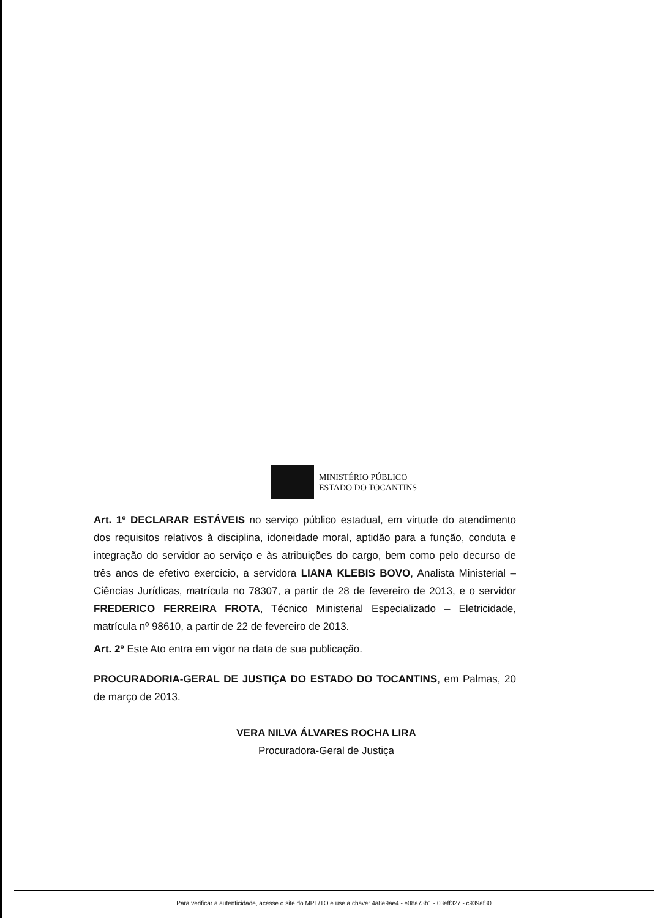MINISTÉRIO PÚBLICO
ESTADO DO TOCANTINS
Art. 1º DECLARAR ESTÁVEIS no serviço público estadual, em virtude do atendimento dos requisitos relativos à disciplina, idoneidade moral, aptidão para a função, conduta e integração do servidor ao serviço e às atribuições do cargo, bem como pelo decurso de três anos de efetivo exercício, a servidora LIANA KLEBIS BOVO, Analista Ministerial – Ciências Jurídicas, matrícula no 78307, a partir de 28 de fevereiro de 2013, e o servidor FREDERICO FERREIRA FROTA, Técnico Ministerial Especializado – Eletricidade, matrícula nº 98610, a partir de 22 de fevereiro de 2013.
Art. 2º Este Ato entra em vigor na data de sua publicação.
PROCURADORIA-GERAL DE JUSTIÇA DO ESTADO DO TOCANTINS, em Palmas, 20 de março de 2013.
VERA NILVA ÁLVARES ROCHA LIRA
Procuradora-Geral de Justiça
Para verificar a autenticidade, acesse o site do MPE/TO e use a chave: 4a8e9ae4 - e08a73b1 - 03eff327 - c939af30